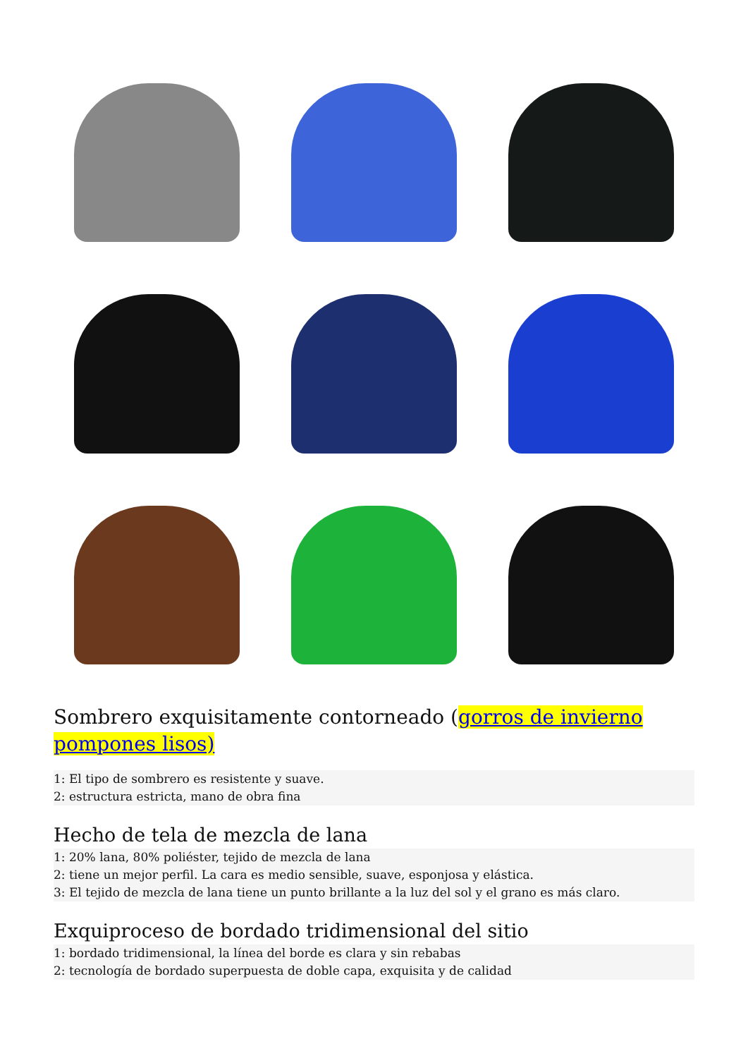Sombrero exquisitamente contorneado (gorros de invierno pompones lisos)
1: El tipo de sombrero es resistente y suave.
2: estructura estricta, mano de obra fina
Hecho de tela de mezcla de lana
1: 20% lana, 80% poliéster, tejido de mezcla de lana
2: tiene un mejor perfil. La cara es medio sensible, suave, esponjosa y elástica.
3: El tejido de mezcla de lana tiene un punto brillante a la luz del sol y el grano es más claro.
Exquiproceso de bordado tridimensional del sitio
1: bordado tridimensional, la línea del borde es clara y sin rebabas
2: tecnología de bordado superpuesta de doble capa, exquisita y de calidad